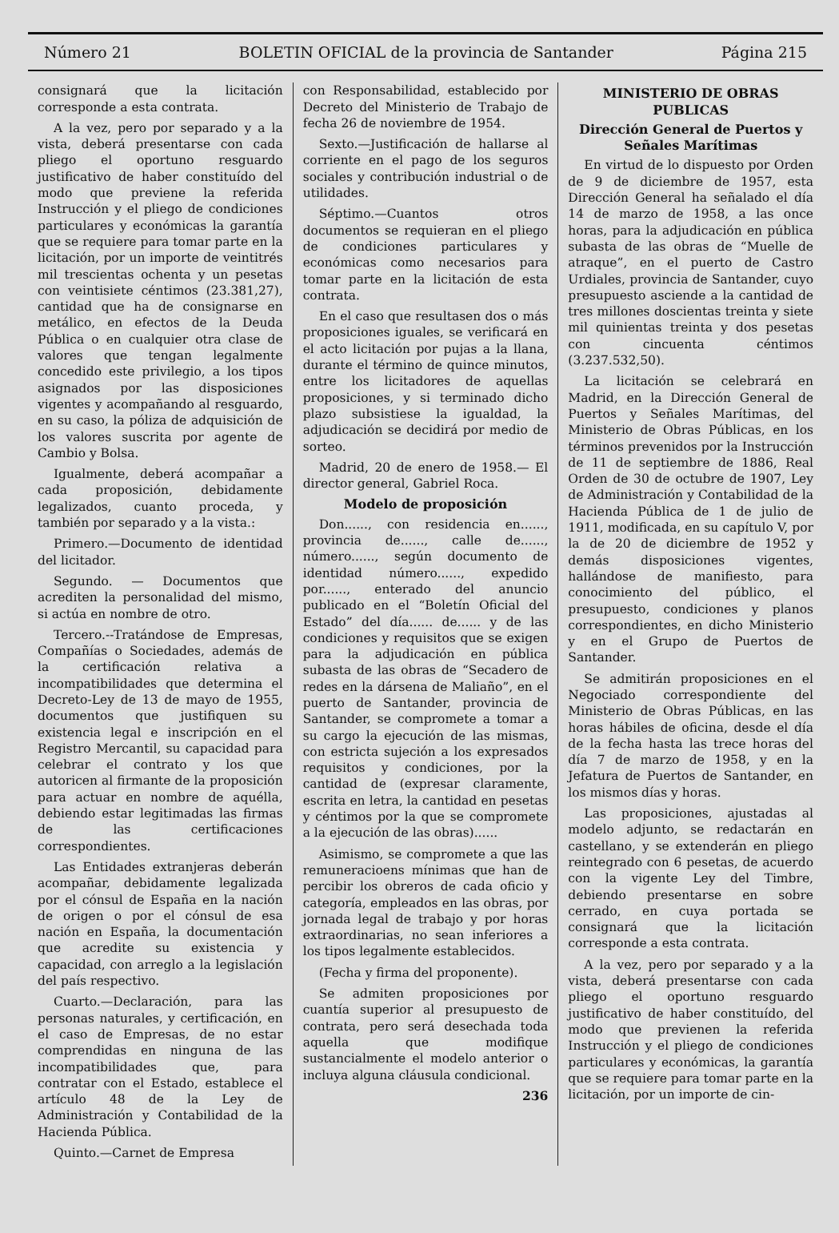Número 21 BOLETIN OFICIAL de la provincia de Santander Página 215
consignará que la licitación corresponde a esta contrata.
A la vez, pero por separado y a la vista, deberá presentarse con cada pliego el oportuno resguardo justificativo de haber constituído del modo que previene la referida Instrucción y el pliego de condiciones particulares y económicas la garantía que se requiere para tomar parte en la licitación, por un importe de veintitrés mil trescientas ochenta y un pesetas con veintisiete céntimos (23.381,27), cantidad que ha de consignarse en metálico, en efectos de la Deuda Pública o en cualquier otra clase de valores que tengan legalmente concedido este privilegio, a los tipos asignados por las disposiciones vigentes y acompañando al resguardo, en su caso, la póliza de adquisición de los valores suscrita por agente de Cambio y Bolsa.
Igualmente, deberá acompañar a cada proposición, debidamente legalizados, cuanto proceda, y también por separado y a la vista.:
Primero.—Documento de identidad del licitador.
Segundo. — Documentos que acrediten la personalidad del mismo, si actúa en nombre de otro.
Tercero.--Tratándose de Empresas, Compañías o Sociedades, además de la certificación relativa a incompatibilidades que determina el Decreto-Ley de 13 de mayo de 1955, documentos que justifiquen su existencia legal e inscripción en el Registro Mercantil, su capacidad para celebrar el contrato y los que autoricen al firmante de la proposición para actuar en nombre de aquélla, debiendo estar legitimadas las firmas de las certificaciones correspondientes.
Las Entidades extranjeras deberán acompañar, debidamente legalizada por el cónsul de España en la nación de origen o por el cónsul de esa nación en España, la documentación que acredite su existencia y capacidad, con arreglo a la legislación del país respectivo.
Cuarto.—Declaración, para las personas naturales, y certificación, en el caso de Empresas, de no estar comprendidas en ninguna de las incompatibilidades que, para contratar con el Estado, establece el artículo 48 de la Ley de Administración y Contabilidad de la Hacienda Pública.
Quinto.—Carnet de Empresa
con Responsabilidad, establecido por Decreto del Ministerio de Trabajo de fecha 26 de noviembre de 1954.
Sexto.—Justificación de hallarse al corriente en el pago de los seguros sociales y contribución industrial o de utilidades.
Séptimo.—Cuantos otros documentos se requieran en el pliego de condiciones particulares y económicas como necesarios para tomar parte en la licitación de esta contrata.
En el caso que resultasen dos o más proposiciones iguales, se verificará en el acto licitación por pujas a la llana, durante el término de quince minutos, entre los licitadores de aquellas proposiciones, y si terminado dicho plazo subsistiese la igualdad, la adjudicación se decidirá por medio de sorteo.
Madrid, 20 de enero de 1958.— El director general, Gabriel Roca.
Modelo de proposición
Don......, con residencia en......, provincia de......, calle de......, número......, según documento de identidad número......, expedido por......, enterado del anuncio publicado en el “Boletín Oficial del Estado” del día...... de...... y de las condiciones y requisitos que se exigen para la adjudicación en pública subasta de las obras de “Secadero de redes en la dársena de Maliaño”, en el puerto de Santander, provincia de Santander, se compromete a tomar a su cargo la ejecución de las mismas, con estricta sujeción a los expresados requisitos y condiciones, por la cantidad de (expresar claramente, escrita en letra, la cantidad en pesetas y céntimos por la que se compromete a la ejecución de las obras)......
Asimismo, se compromete a que las remuneracioens mínimas que han de percibir los obreros de cada oficio y categoría, empleados en las obras, por jornada legal de trabajo y por horas extraordinarias, no sean inferiores a los tipos legalmente establecidos.
(Fecha y firma del proponente).
Se admiten proposiciones por cuantía superior al presupuesto de contrata, pero será desechada toda aquella que modifique sustancialmente el modelo anterior o incluya alguna cláusula condicional.
236
MINISTERIO DE OBRAS PUBLICAS
Dirección General de Puertos y Señales Marítimas
En virtud de lo dispuesto por Orden de 9 de diciembre de 1957, esta Dirección General ha señalado el día 14 de marzo de 1958, a las once horas, para la adjudicación en pública subasta de las obras de “Muelle de atraque”, en el puerto de Castro Urdiales, provincia de Santander, cuyo presupuesto asciende a la cantidad de tres millones doscientas treinta y siete mil quinientas treinta y dos pesetas con cincuenta céntimos (3.237.532,50).
La licitación se celebrará en Madrid, en la Dirección General de Puertos y Señales Marítimas, del Ministerio de Obras Públicas, en los términos prevenidos por la Instrucción de 11 de septiembre de 1886, Real Orden de 30 de octubre de 1907, Ley de Administración y Contabilidad de la Hacienda Pública de 1 de julio de 1911, modificada, en su capítulo V, por la de 20 de diciembre de 1952 y demás disposiciones vigentes, hallándose de manifiesto, para conocimiento del público, el presupuesto, condiciones y planos correspondientes, en dicho Ministerio y en el Grupo de Puertos de Santander.
Se admitirán proposiciones en el Negociado correspondiente del Ministerio de Obras Públicas, en las horas hábiles de oficina, desde el día de la fecha hasta las trece horas del día 7 de marzo de 1958, y en la Jefatura de Puertos de Santander, en los mismos días y horas.
Las proposiciones, ajustadas al modelo adjunto, se redactarán en castellano, y se extenderán en pliego reintegrado con 6 pesetas, de acuerdo con la vigente Ley del Timbre, debiendo presentarse en sobre cerrado, en cuya portada se consignará que la licitación corresponde a esta contrata.
A la vez, pero por separado y a la vista, deberá presentarse con cada pliego el oportuno resguardo justificativo de haber constituído, del modo que previenen la referida Instrucción y el pliego de condiciones particulares y económicas, la garantía que se requiere para tomar parte en la licitación, por un importe de cin-